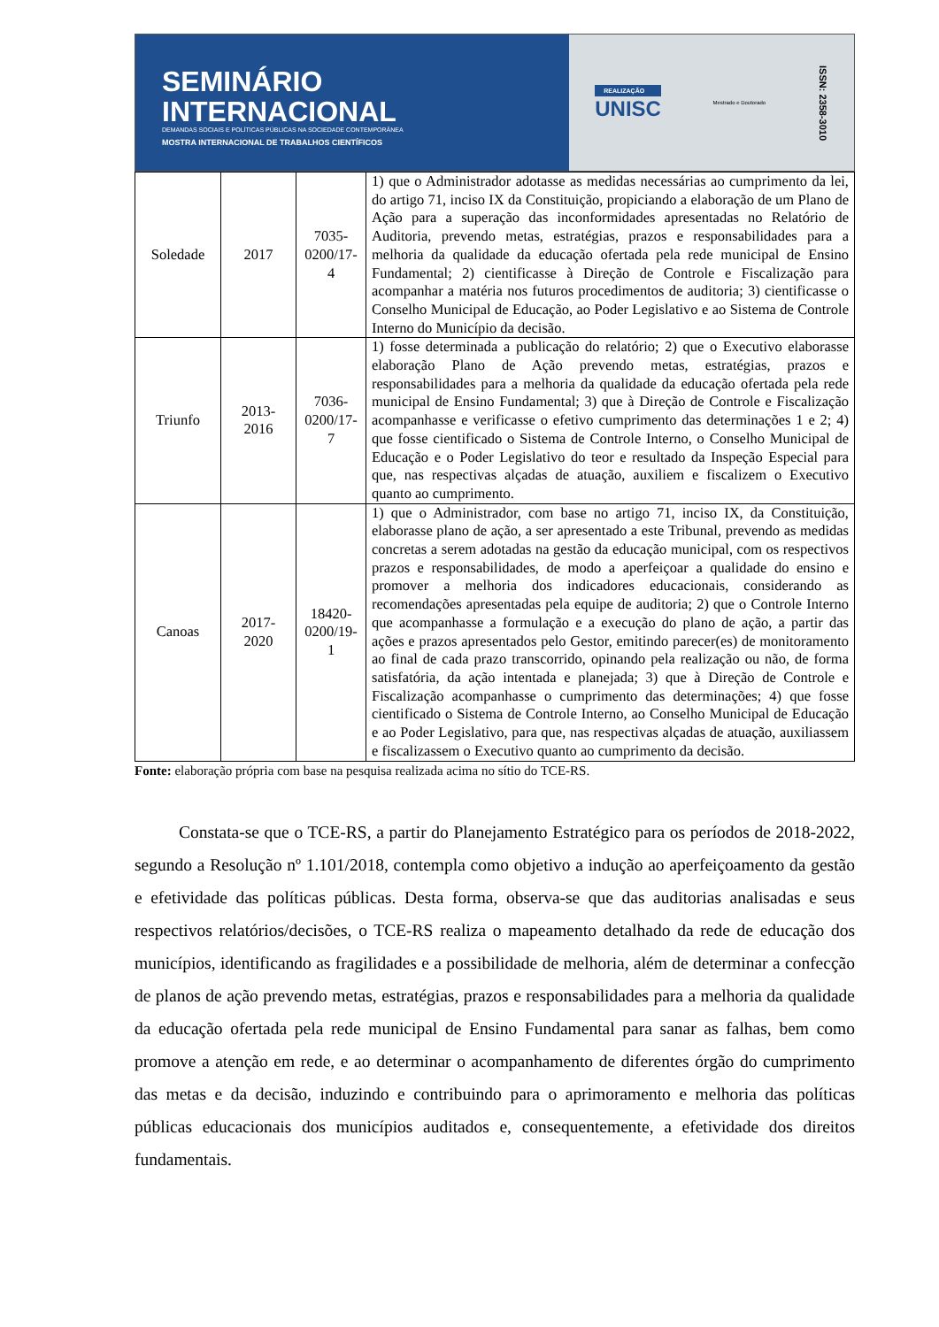SEMINÁRIO
INTERNACIONAL
DEMANDAS SOCIAIS E POLÍTICAS PÚBLICAS NA SOCIEDADE CONTEMPORÂNEA
MOSTRA INTERNACIONAL DE TRABALHOS CIENTÍFICOS
REALIZAÇÃO
UNISC
Mestrado e Doutorado
ISSN: 2358-3010
| Soledade | 2017 | 7035- 0200/17- 4 | 1) que o Administrador adotasse as medidas necessárias ao cumprimento da lei, do artigo 71, inciso IX da Constituição, propiciando a elaboração de um Plano de Ação para a superação das inconformidades apresentadas no Relatório de Auditoria, prevendo metas, estratégias, prazos e responsabilidades para a melhoria da qualidade da educação ofertada pela rede municipal de Ensino Fundamental; 2) cientificasse à Direção de Controle e Fiscalização para acompanhar a matéria nos futuros procedimentos de auditoria; 3) cientificasse o Conselho Municipal de Educação, ao Poder Legislativo e ao Sistema de Controle Interno do Município da decisão. |
| Triunfo | 2013- 2016 | 7036- 0200/17- 7 | 1) fosse determinada a publicação do relatório; 2) que o Executivo elaborasse elaboração Plano de Ação prevendo metas, estratégias, prazos e responsabilidades para a melhoria da qualidade da educação ofertada pela rede municipal de Ensino Fundamental; 3) que à Direção de Controle e Fiscalização acompanhasse e verificasse o efetivo cumprimento das determinações 1 e 2; 4) que fosse cientificado o Sistema de Controle Interno, o Conselho Municipal de Educação e o Poder Legislativo do teor e resultado da Inspeção Especial para que, nas respectivas alçadas de atuação, auxiliem e fiscalizem o Executivo quanto ao cumprimento. |
| Canoas | 2017- 2020 | 18420- 0200/19- 1 | 1) que o Administrador, com base no artigo 71, inciso IX, da Constituição, elaborasse plano de ação, a ser apresentado a este Tribunal, prevendo as medidas concretas a serem adotadas na gestão da educação municipal, com os respectivos prazos e responsabilidades, de modo a aperfeiçoar a qualidade do ensino e promover a melhoria dos indicadores educacionais, considerando as recomendações apresentadas pela equipe de auditoria; 2) que o Controle Interno que acompanhasse a formulação e a execução do plano de ação, a partir das ações e prazos apresentados pelo Gestor, emitindo parecer(es) de monitoramento ao final de cada prazo transcorrido, opinando pela realização ou não, de forma satisfatória, da ação intentada e planejada; 3) que à Direção de Controle e Fiscalização acompanhasse o cumprimento das determinações; 4) que fosse cientificado o Sistema de Controle Interno, ao Conselho Municipal de Educação e ao Poder Legislativo, para que, nas respectivas alçadas de atuação, auxiliassem e fiscalizassem o Executivo quanto ao cumprimento da decisão. |
Fonte: elaboração própria com base na pesquisa realizada acima no sítio do TCE-RS.
Constata-se que o TCE-RS, a partir do Planejamento Estratégico para os períodos de 2018-2022, segundo a Resolução nº 1.101/2018, contempla como objetivo a indução ao aperfeiçoamento da gestão e efetividade das políticas públicas. Desta forma, observa-se que das auditorias analisadas e seus respectivos relatórios/decisões, o TCE-RS realiza o mapeamento detalhado da rede de educação dos municípios, identificando as fragilidades e a possibilidade de melhoria, além de determinar a confecção de planos de ação prevendo metas, estratégias, prazos e responsabilidades para a melhoria da qualidade da educação ofertada pela rede municipal de Ensino Fundamental para sanar as falhas, bem como promove a atenção em rede, e ao determinar o acompanhamento de diferentes órgão do cumprimento das metas e da decisão, induzindo e contribuindo para o aprimoramento e melhoria das políticas públicas educacionais dos municípios auditados e, consequentemente, a efetividade dos direitos fundamentais.